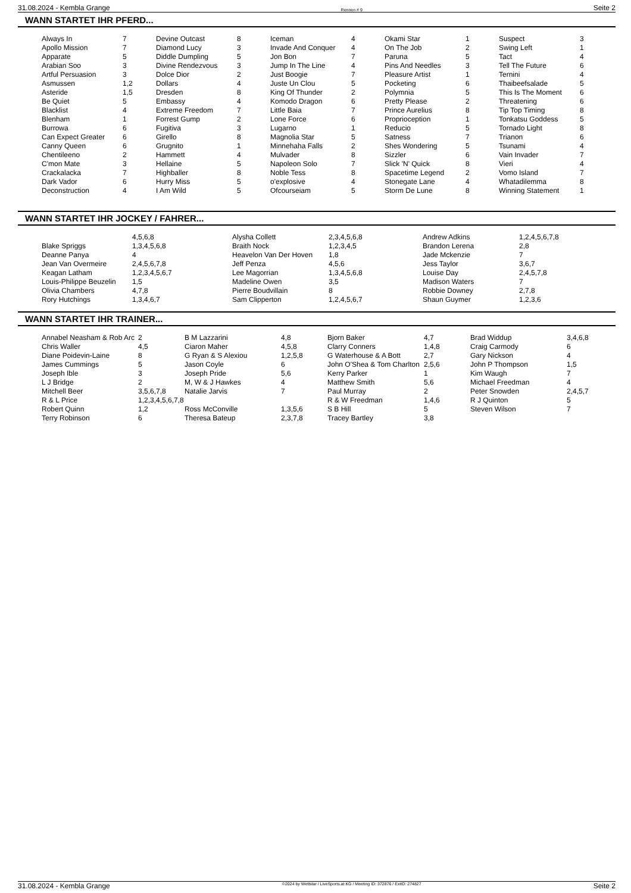31.08.2024 - Kembla Grange Rennen # 9 Seite 2
WANN STARTET IHR PFERD...
| Always In | 7 | Devine Outcast | 8 | Iceman | 4 | Okami Star | 1 | Suspect | 3 |
| Apollo Mission | 7 | Diamond Lucy | 3 | Invade And Conquer | 4 | On The Job | 2 | Swing Left | 1 |
| Apparate | 5 | Diddle Dumpling | 5 | Jon Bon | 7 | Paruna | 5 | Tact | 4 |
| Arabian Soo | 3 | Divine Rendezvous | 3 | Jump In The Line | 4 | Pins And Needles | 3 | Tell The Future | 6 |
| Artful Persuasion | 3 | Dolce Dior | 2 | Just Boogie | 7 | Pleasure Artist | 1 | Ternini | 4 |
| Asmussen | 1,2 | Dollars | 4 | Juste Un Clou | 5 | Pocketing | 6 | Thaibeefsalade | 5 |
| Asteride | 1,5 | Dresden | 8 | King Of Thunder | 2 | Polymnia | 5 | This Is The Moment | 6 |
| Be Quiet | 5 | Embassy | 4 | Komodo Dragon | 6 | Pretty Please | 2 | Threatening | 6 |
| Blacklist | 4 | Extreme Freedom | 7 | Little Baia | 7 | Prince Aurelius | 8 | Tip Top Timing | 8 |
| Blenham | 1 | Forrest Gump | 2 | Lone Force | 6 | Proprioception | 1 | Tonkatsu Goddess | 5 |
| Burrowa | 6 | Fugitiva | 3 | Lugarno | 1 | Reducio | 5 | Tornado Light | 8 |
| Can Expect Greater | 6 | Girello | 8 | Magnolia Star | 5 | Satness | 7 | Trianon | 6 |
| Canny Queen | 6 | Grugnito | 1 | Minnehaha Falls | 2 | Shes Wondering | 5 | Tsunami | 4 |
| Chentileeno | 2 | Hammett | 4 | Mulvader | 8 | Sizzler | 6 | Vain Invader | 7 |
| C'mon Mate | 3 | Hellaine | 5 | Napoleon Solo | 7 | Slick 'N' Quick | 8 | Vieri | 4 |
| Crackalacka | 7 | Highballer | 8 | Noble Tess | 8 | Spacetime Legend | 2 | Vomo Island | 7 |
| Dark Vador | 6 | Hurry Miss | 5 | o'explosive | 4 | Stonegate Lane | 4 | Whatadilemma | 8 |
| Deconstruction | 4 | I Am Wild | 5 | Ofcourseiam | 5 | Storm De Lune | 8 | Winning Statement | 1 |
WANN STARTET IHR JOCKEY / FAHRER...
| | 4,5,6,8 | Alysha Collett | 2,3,4,5,6,8 | Andrew Adkins | 1,2,4,5,6,7,8 |
| Blake Spriggs | 1,3,4,5,6,8 | Braith Nock | 1,2,3,4,5 | Brandon Lerena | 2,8 |
| Deanne Panya | 4 | Heavelon Van Der Hoven | 1,8 | Jade Mckenzie | 7 |
| Jean Van Overmeire | 2,4,5,6,7,8 | Jeff Penza | 4,5,6 | Jess Taylor | 3,6,7 |
| Keagan Latham | 1,2,3,4,5,6,7 | Lee Magorrian | 1,3,4,5,6,8 | Louise Day | 2,4,5,7,8 |
| Louis-Philippe Beuzelin | 1,5 | Madeline Owen | 3,5 | Madison Waters | 7 |
| Olivia Chambers | 4,7,8 | Pierre Boudvillain | 8 | Robbie Downey | 2,7,8 |
| Rory Hutchings | 1,3,4,6,7 | Sam Clipperton | 1,2,4,5,6,7 | Shaun Guymer | 1,2,3,6 |
WANN STARTET IHR TRAINER...
| Annabel Neasham & Rob Arc | 2 | B M Lazzarini | 4,8 | Bjorn Baker | 4,7 | Brad Widdup | 3,4,6,8 |
| Chris Waller | 4,5 | Ciaron Maher | 4,5,8 | Clarry Conners | 1,4,8 | Craig Carmody | 6 |
| Diane Poidevin-Laine | 8 | G Ryan & S Alexiou | 1,2,5,8 | G Waterhouse & A Bott | 2,7 | Gary Nickson | 4 |
| James Cummings | 5 | Jason Coyle | 6 | John O'Shea & Tom Charlton | 2,5,6 | John P Thompson | 1,5 |
| Joseph Ible | 3 | Joseph Pride | 5,6 | Kerry Parker | 1 | Kim Waugh | 7 |
| L J Bridge | 2 | M, W & J Hawkes | 4 | Matthew Smith | 5,6 | Michael Freedman | 4 |
| Mitchell Beer | 3,5,6,7,8 | Natalie Jarvis | 7 | Paul Murray | 2 | Peter Snowden | 2,4,5,7 |
| R & L Price | 1,2,3,4,5,6,7,8 | | | R & W Freedman | 1,4,6 | R J Quinton | 5 |
| Robert Quinn | 1,2 | Ross McConville | 1,3,5,6 | S B Hill | 5 | Steven Wilson | 7 |
| Terry Robinson | 6 | Theresa Bateup | 2,3,7,8 | Tracey Bartley | 3,8 | | |
31.08.2024 - Kembla Grange ©2024 by Wettstar / LiveSports.at KG / Meeting ID: 372876 / ExtID: 274827 Seite 2